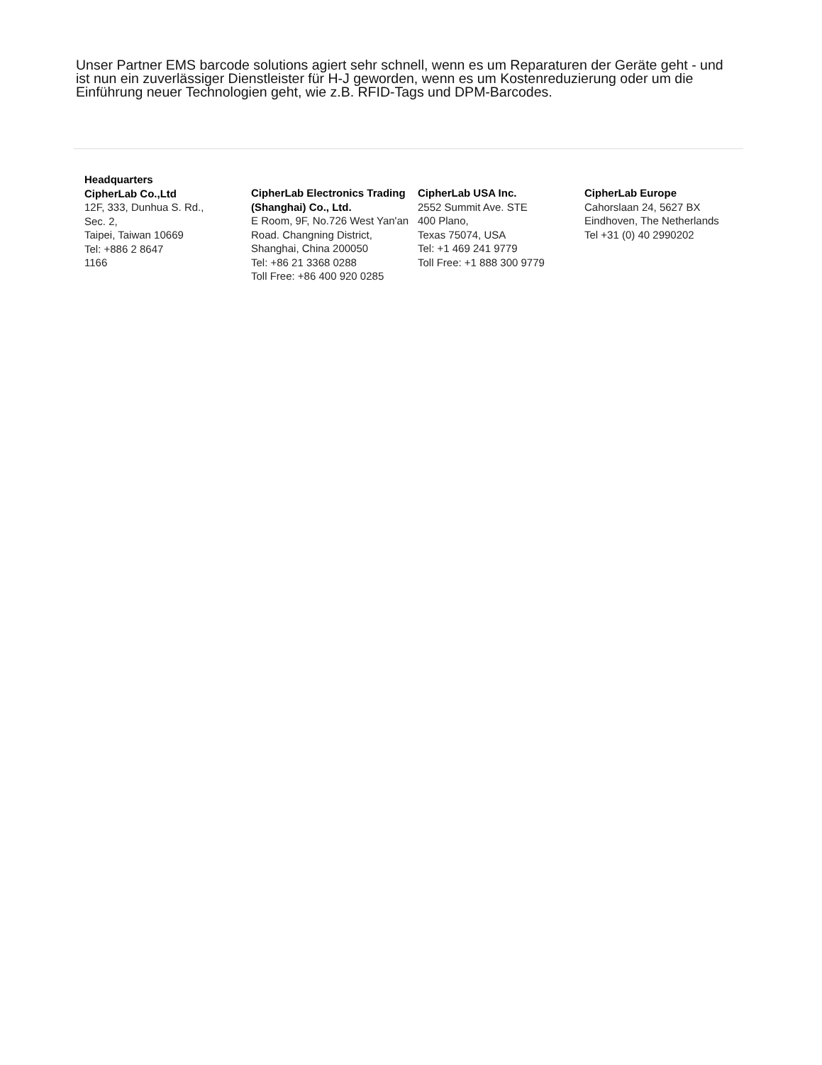Unser Partner EMS barcode solutions agiert sehr schnell, wenn es um Reparaturen der Geräte geht - und ist nun ein zuverlässiger Dienstleister für H-J geworden, wenn es um Kostenreduzierung oder um die Einführung neuer Technologien geht, wie z.B. RFID-Tags und DPM-Barcodes.
Headquarters
CipherLab Co.,Ltd
12F, 333, Dunhua S. Rd., Sec. 2,
Taipei, Taiwan 10669
Tel: +886 2 8647
1166
CipherLab Electronics Trading (Shanghai) Co., Ltd.
E Room, 9F, No.726 West Yan'an Road. Changning District,
Shanghai, China 200050
Tel: +86 21 3368 0288
Toll Free: +86 400 920 0285
CipherLab USA Inc.
2552 Summit Ave. STE
400 Plano,
Texas 75074, USA
Tel: +1 469 241 9779
Toll Free: +1 888 300 9779
CipherLab Europe
Cahorslaan 24, 5627 BX
Eindhoven, The Netherlands
Tel +31 (0) 40 2990202